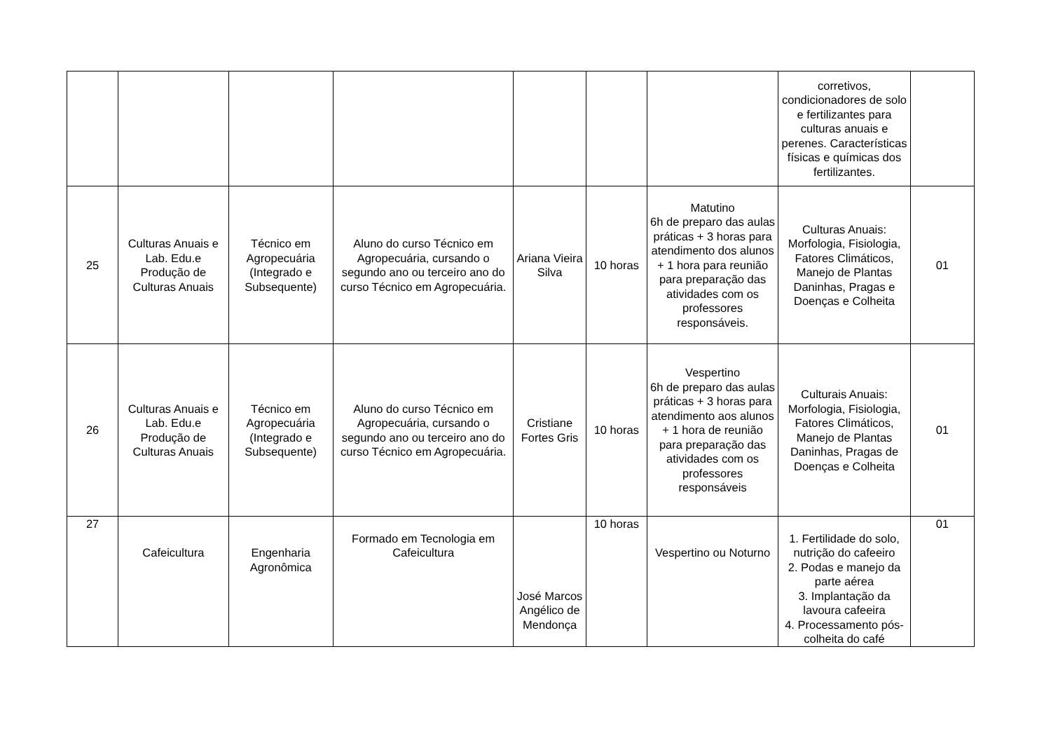| | | | | | | | corretivos, condicionadores de solo e fertilizantes para culturas anuais e perenes. Características físicas e químicas dos fertilizantes. | |
| 25 | Culturas Anuais e Lab. Edu.e Produção de Culturas Anuais | Técnico em Agropecuária (Integrado e Subsequente) | Aluno do curso Técnico em Agropecuária, cursando o segundo ano ou terceiro ano do curso Técnico em Agropecuária. | Ariana Vieira Silva | 10 horas | Matutino 6h de preparo das aulas práticas + 3 horas para atendimento dos alunos + 1 hora para reunião para preparação das atividades com os professores responsáveis. | Culturas Anuais: Morfologia, Fisiologia, Fatores Climáticos, Manejo de Plantas Daninhas, Pragas e Doenças e Colheita | 01 |
| 26 | Culturas Anuais e Lab. Edu.e Produção de Culturas Anuais | Técnico em Agropecuária (Integrado e Subsequente) | Aluno do curso Técnico em Agropecuária, cursando o segundo ano ou terceiro ano do curso Técnico em Agropecuária. | Cristiane Fortes Gris | 10 horas | Vespertino 6h de preparo das aulas práticas + 3 horas para atendimento aos alunos + 1 hora de reunião para preparação das atividades com os professores responsáveis | Culturais Anuais: Morfologia, Fisiologia, Fatores Climáticos, Manejo de Plantas Daninhas, Pragas de Doenças e Colheita | 01 |
| 27 | Cafeicultura | Engenharia Agronômica | Formado em Tecnologia em Cafeicultura | José Marcos Angélico de Mendonça | 10 horas | Vespertino ou Noturno | 1. Fertilidade do solo, nutrição do cafeeiro 2. Podas e manejo da parte aérea 3. Implantação da lavoura cafeeira 4. Processamento pós-colheita do café | 01 |